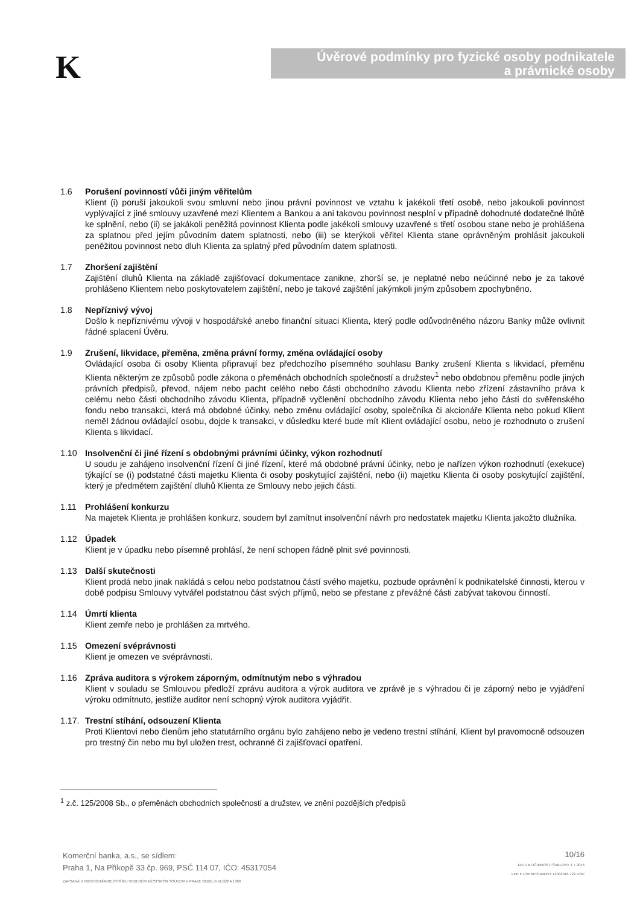K
Úvěrové podmínky pro fyzické osoby podnikatele
a právnické osoby
1.6 Porušení povinností vůči jiným věřitelům
Klient (i) poruší jakoukoli svou smluvní nebo jinou právní povinnost ve vztahu k jakékoli třetí osobě, nebo jakoukoli povinnost vyplývající z jiné smlouvy uzavřené mezi Klientem a Bankou a ani takovou povinnost nesplní v případně dohodnuté dodatečné lhůtě ke splnění, nebo (ii) se jakákoli peněžitá povinnost Klienta podle jakékoli smlouvy uzavřené s třetí osobou stane nebo je prohlášena za splatnou před jejím původním datem splatnosti, nebo (iii) se kterýkoli věřitel Klienta stane oprávněným prohlásit jakoukoli peněžitou povinnost nebo dluh Klienta za splatný před původním datem splatnosti.
1.7 Zhoršení zajištění
Zajištění dluhů Klienta na základě zajišťovací dokumentace zanikne, zhorší se, je neplatné nebo neúčinné nebo je za takové prohlášeno Klientem nebo poskytovatelem zajištění, nebo je takové zajištění jakýmkoli jiným způsobem zpochybněno.
1.8 Nepříznivý vývoj
Došlo k nepříznivému vývoji v hospodářské anebo finanční situaci Klienta, který podle odůvodněného názoru Banky může ovlivnit řádné splacení Úvěru.
1.9 Zrušení, likvidace, přeměna, změna právní formy, změna ovládající osoby
Ovládající osoba či osoby Klienta připravují bez předchozího písemného souhlasu Banky zrušení Klienta s likvidací, přeměnu Klienta některým ze způsobů podle zákona o přeměnách obchodních společností a družstev<sup>1</sup> nebo obdobnou přeměnu podle jiných právních předpisů, převod, nájem nebo pacht celého nebo části obchodního závodu Klienta nebo zřízení zástavního práva k celému nebo části obchodního závodu Klienta, případně vyčlenění obchodního závodu Klienta nebo jeho části do svěřenského fondu nebo transakci, která má obdobné účinky, nebo změnu ovládající osoby, společníka či akcionáře Klienta nebo pokud Klient neměl žádnou ovládající osobu, dojde k transakci, v důsledku které bude mít Klient ovládající osobu, nebo je rozhodnuto o zrušení Klienta s likvidací.
1.10 Insolvenční či jiné řízení s obdobnými právními účinky, výkon rozhodnutí
U soudu je zahájeno insolvenční řízení či jiné řízení, které má obdobné právní účinky, nebo je nařízen výkon rozhodnutí (exekuce) týkající se (i) podstatné části majetku Klienta či osoby poskytující zajištění, nebo (ii) majetku Klienta či osoby poskytující zajištění, který je předmětem zajištění dluhů Klienta ze Smlouvy nebo jejich části.
1.11 Prohlášení konkurzu
Na majetek Klienta je prohlášen konkurz, soudem byl zamítnut insolvenční návrh pro nedostatek majetku Klienta jakožto dlužníka.
1.12 Úpadek
Klient je v úpadku nebo písemně prohlásí, že není schopen řádně plnit své povinnosti.
1.13 Další skutečnosti
Klient prodá nebo jinak nakládá s celou nebo podstatnou částí svého majetku, pozbude oprávnění k podnikatelské činnosti, kterou v době podpisu Smlouvy vytvářel podstatnou část svých příjmů, nebo se přestane z převážné části zabývat takovou činností.
1.14 Úmrtí klienta
Klient zemře nebo je prohlášen za mrtvého.
1.15 Omezení svéprávnosti
Klient je omezen ve svéprávnosti.
1.16 Zpráva auditora s výrokem záporným, odmítnutým nebo s výhradou
Klient v souladu se Smlouvou předloží zprávu auditora a výrok auditora ve zprávě je s výhradou či je záporný nebo je vyjádření výroku odmítnuto, jestliže auditor není schopný výrok auditora vyjádřit.
1.17.
Trestní stíhání, odsouzení Klienta
Proti Klientovi nebo členům jeho statutárního orgánu bylo zahájeno nebo je vedeno trestní stíhání, Klient byl pravomocně odsouzen pro trestný čin nebo mu byl uložen trest, ochranné či zajišťovací opatření.
<sup>1</sup> z.č. 125/2008 Sb., o přeměnách obchodních společností a družstev, ve znění pozdějších předpisů
Komerční banka, a.s., se sídlem:
Praha 1, Na Příkopě 33 čp. 969, PSČ 114 07, IČO: 45317054
ZAPSANÁ V OBCHODNÍM REJSTŘÍKU VEDENÉM MĚSTSKÝM SOUDEM V PRAZE ODDÍL B VLOŽKA 1360
10/16
DATUM ÚČINNOSTI ŠABLONY 1 7 2016
VER E UVERPODMDOT 12092016 722 DOP